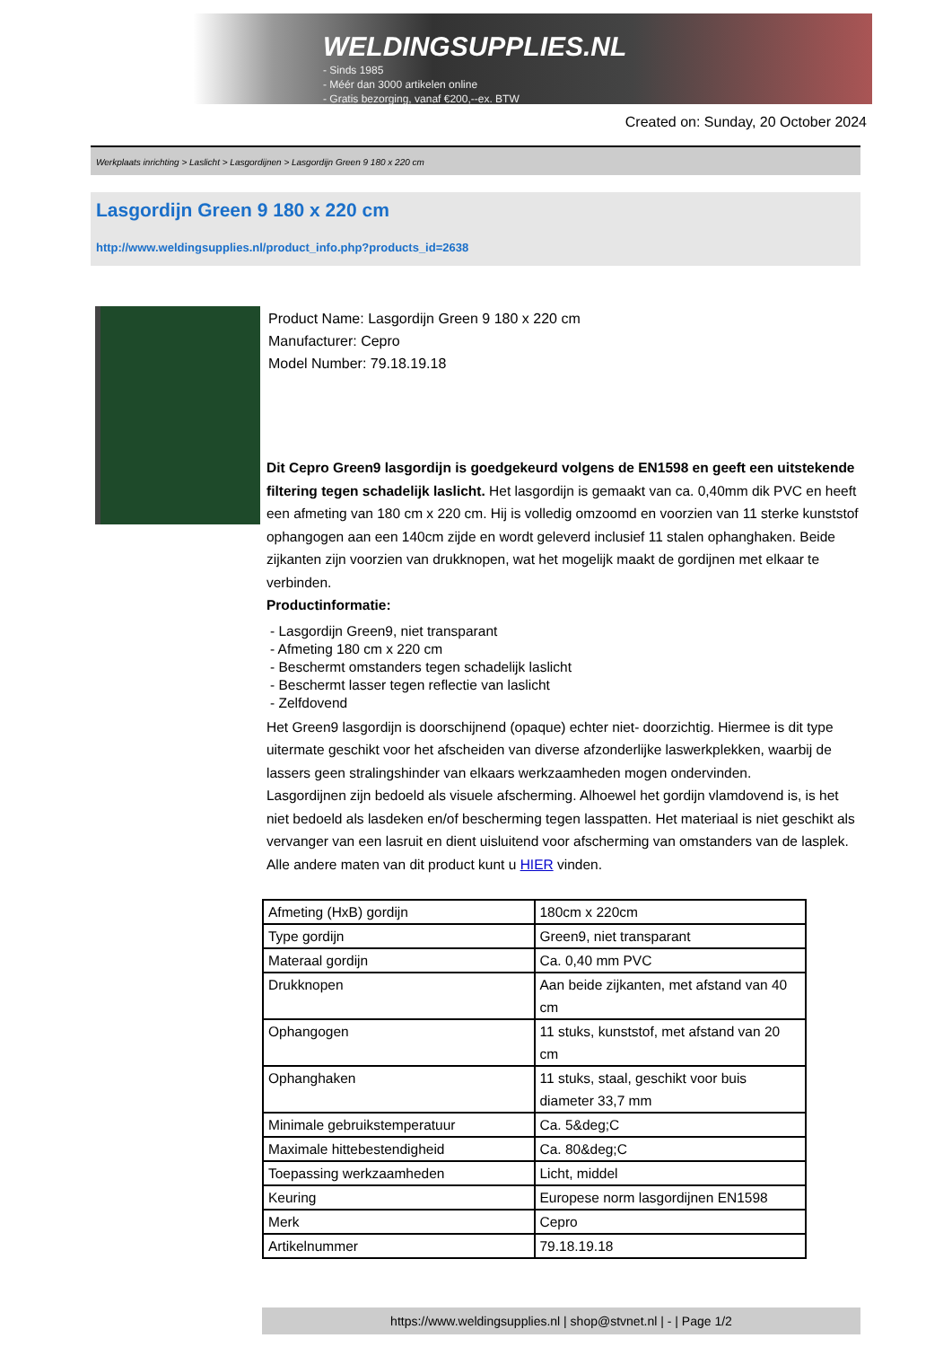WELDINGSUPPLIES.NL
- Sinds 1985
- Méér dan 3000 artikelen online
- Gratis bezorging, vanaf €200,--ex. BTW
Created on: Sunday, 20 October 2024
Werkplaats inrichting > Laslicht > Lasgordijnen > Lasgordijn Green 9 180 x 220 cm
Lasgordijn Green 9 180 x 220 cm
http://www.weldingsupplies.nl/product_info.php?products_id=2638
Product Name: Lasgordijn Green 9 180 x 220 cm
Manufacturer: Cepro
Model Number: 79.18.19.18
Dit Cepro Green9 lasgordijn is goedgekeurd volgens de EN1598 en geeft een uitstekende filtering tegen schadelijk laslicht. Het lasgordijn is gemaakt van ca. 0,40mm dik PVC en heeft een afmeting van 180 cm x 220 cm. Hij is volledig omzoomd en voorzien van 11 sterke kunststof ophangogen aan een 140cm zijde en wordt geleverd inclusief 11 stalen ophanghaken. Beide zijkanten zijn voorzien van drukknopen, wat het mogelijk maakt de gordijnen met elkaar te verbinden.
Productinformatie:
- Lasgordijn Green9, niet transparant
- Afmeting 180 cm x 220 cm
- Beschermt omstanders tegen schadelijk laslicht
- Beschermt lasser tegen reflectie van laslicht
- Zelfdovend
Het Green9 lasgordijn is doorschijnend (opaque) echter niet- doorzichtig. Hiermee is dit type uitermate geschikt voor het afscheiden van diverse afzonderlijke laswerkplekken, waarbij de lassers geen stralingshinder van elkaars werkzaamheden mogen ondervinden.
Lasgordijnen zijn bedoeld als visuele afscherming. Alhoewel het gordijn vlamdovend is, is het niet bedoeld als lasdeken en/of bescherming tegen lasspatten. Het materiaal is niet geschikt als vervanger van een lasruit en dient uisluitend voor afscherming van omstanders van de lasplek.
Alle andere maten van dit product kunt u HIER vinden.
| Afmeting (HxB) gordijn | 180cm x 220cm |
| Type gordijn | Green9, niet transparant |
| Materaal gordijn | Ca. 0,40 mm PVC |
| Drukknopen | Aan beide zijkanten, met afstand van 40 cm |
| Ophangogen | 11 stuks, kunststof, met afstand van 20 cm |
| Ophanghaken | 11 stuks, staal, geschikt voor buis diameter 33,7 mm |
| Minimale gebruikstemperatuur | Ca. 5&deg;C |
| Maximale hittebestendigheid | Ca. 80&deg;C |
| Toepassing werkzaamheden | Licht, middel |
| Keuring | Europese norm lasgordijnen EN1598 |
| Merk | Cepro |
| Artikelnummer | 79.18.19.18 |
https://www.weldingsupplies.nl | shop@stvnet.nl | - | Page 1/2